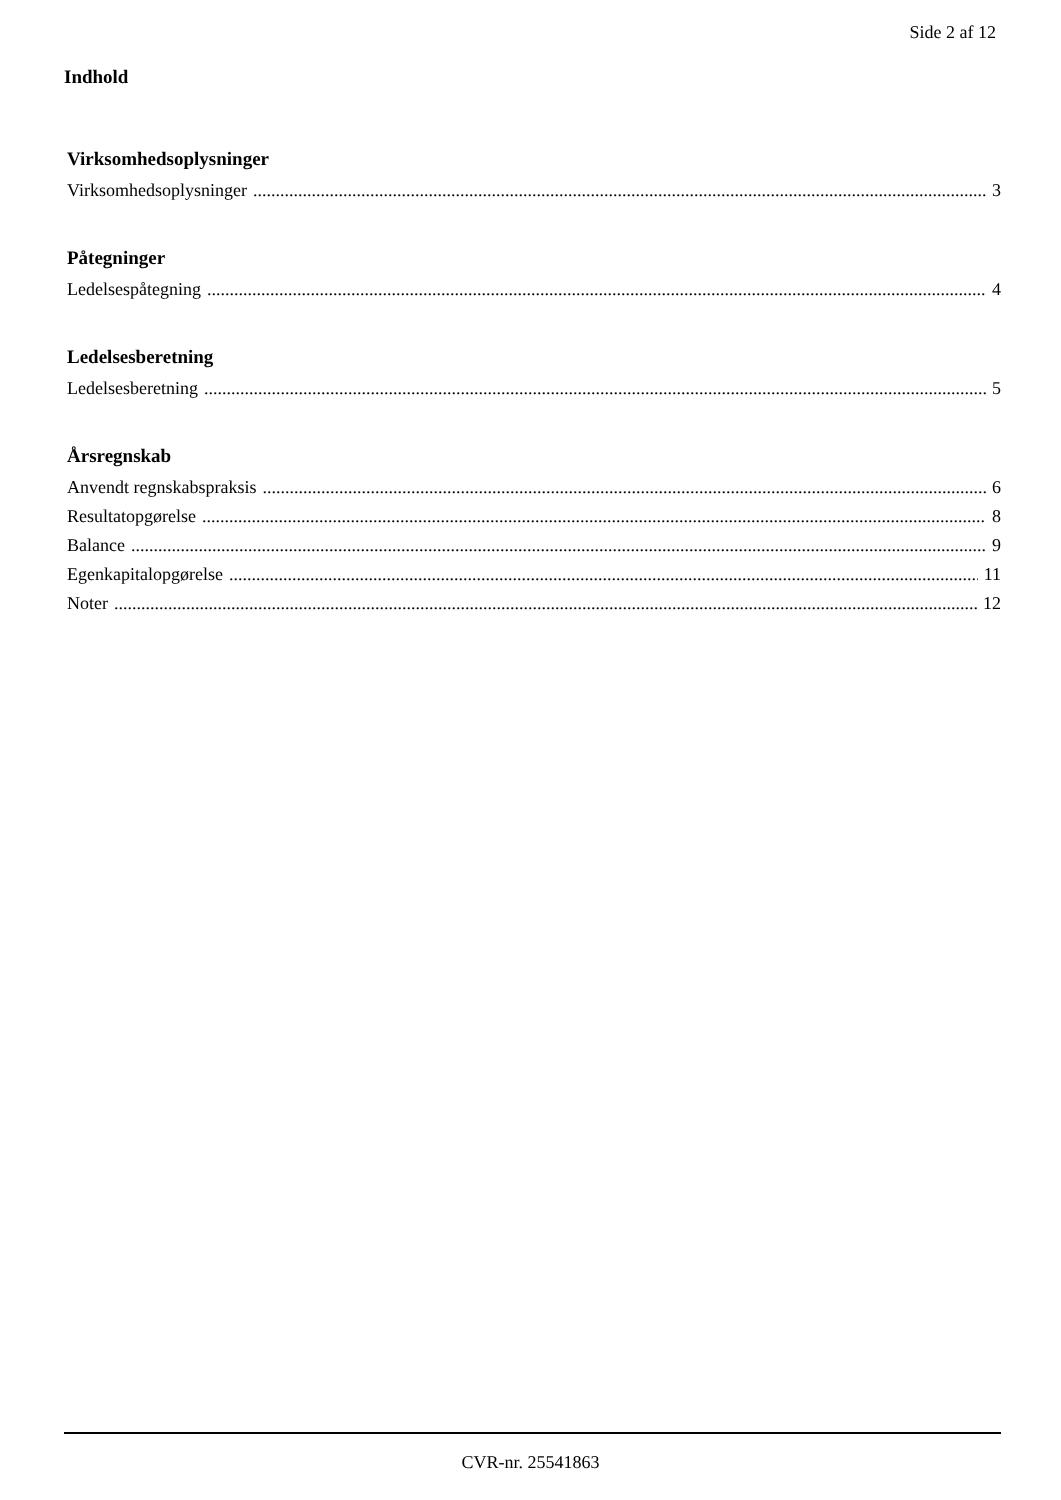Side 2 af 12
Indhold
Virksomhedsoplysninger
Virksomhedsoplysninger 3
Påtegninger
Ledelsespåtegning 4
Ledelsesberetning
Ledelsesberetning 5
Årsregnskab
Anvendt regnskabspraksis 6
Resultatopgørelse 8
Balance 9
Egenkapitalopgørelse 11
Noter 12
CVR-nr. 25541863